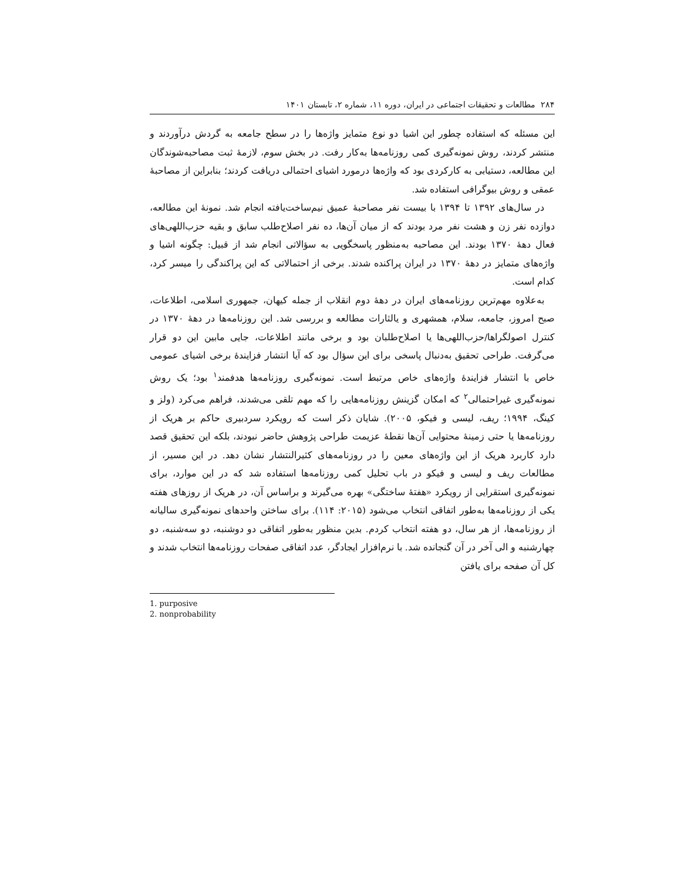۲۸۴ مطالعات و تحقیقات اجتماعی در ایران، دوره ۱۱، شماره ۲، تابستان ۱۴۰۱
این مسئله که استفاده چطور این اشیا دو نوع متمایز واژه‌ها را در سطح جامعه به گردش درآوردند و منتشر کردند، روش نمونه‌گیری کمی روزنامه‌ها به‌کار رفت. در بخش سوم، لازمهٔ ثبت مصاحبه‌شوندگان این مطالعه، دستیابی به کارکردی بود که واژه‌ها درمورد اشیای احتمالی دریافت کردند؛ بنابراین از مصاحبهٔ عمقی و روش بیوگرافی استفاده شد.
در سال‌های ۱۳۹۲ تا ۱۳۹۴ با بیست نفر مصاحبهٔ عمیق نیم‌ساخت‌یافته انجام شد. نمونهٔ این مطالعه، دوازده نفر زن و هشت نفر مرد بودند که از میان آن‌ها، ده نفر اصلاح‌طلب سابق و بقیه حزب‌اللهی‌های فعال دههٔ ۱۳۷۰ بودند. این مصاحبه به‌منظور پاسخگویی به سؤالاتی انجام شد از قبیل: چگونه اشیا و واژه‌های متمایز در دههٔ ۱۳۷۰ در ایران پراکنده شدند. برخی از احتمالاتی که این پراکندگی را میسر کرد، کدام است.
به‌علاوه مهم‌ترین روزنامه‌های ایران در دههٔ دوم انقلاب از جمله کیهان، جمهوری اسلامی، اطلاعات، صبح امروز، جامعه، سلام، همشهری و یالثارات مطالعه و بررسی شد. این روزنامه‌ها در دههٔ ۱۳۷۰ در کنترل اصولگراها/حزب‌اللهی‌ها یا اصلاح‌طلبان بود و برخی مانند اطلاعات، جایی مابین این دو قرار می‌گرفت. طراحی تحقیق به‌دنبال پاسخی برای این سؤال بود که آیا انتشار فزایندهٔ برخی اشیای عمومی خاص با انتشار فزایندهٔ واژه‌های خاص مرتبط است. نمونه‌گیری روزنامه‌ها هدفمند<sup>۱</sup> بود؛ یک روش نمونه‌گیری غیراحتمالی<sup>۲</sup> که امکان گزینش روزنامه‌هایی را که مهم تلقی می‌شدند، فراهم می‌کرد (ولز و کینگ، ۱۹۹۴؛ ریف، لیسی و فیکو، ۲۰۰۵). شایان ذکر است که رویکرد سردبیری حاکم بر هریک از روزنامه‌ها یا حتی زمینهٔ محتوایی آن‌ها نقطهٔ عزیمت طراحی پژوهش حاضر نبودند، بلکه این تحقیق قصد دارد کاربرد هریک از این واژه‌های معین را در روزنامه‌های کثیرالنتشار نشان دهد. در این مسیر، از مطالعات ریف و لیسی و فیکو در باب تحلیل کمی روزنامه‌ها استفاده شد که در این موارد، برای نمونه‌گیری استقرایی از رویکرد «هفتهٔ ساختگی» بهره می‌گیرند و براساس آن، در هریک از روزهای هفته یکی از روزنامه‌ها به‌طور اتفاقی انتخاب می‌شود (۲۰۱۵: ۱۱۴). برای ساختن واحدهای نمونه‌گیری سالیانه از روزنامه‌ها، از هر سال، دو هفته انتخاب کردم. بدین منظور به‌طور اتفاقی دو دوشنبه، دو سه‌شنبه، دو چهارشنبه و الی آخر در آن گنجانده شد. با نرم‌افزار ایجادگر، عدد اتفاقی صفحات روزنامه‌ها انتخاب شدند و کل آن صفحه برای یافتن
1. purposive
2. nonprobability